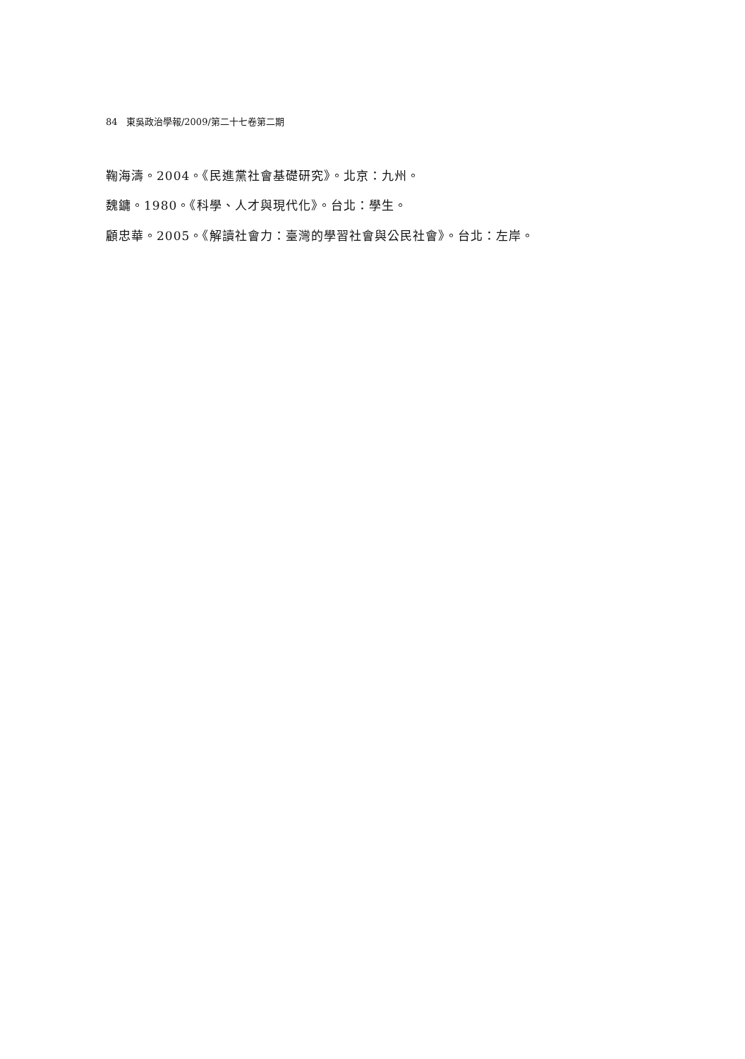84 東吳政治學報/2009/第二十七卷第二期
鞠海濤。2004。《民進黨社會基礎研究》。北京：九州。
魏鏞。1980。《科學、人才與現代化》。台北：學生。
顧忠華。2005。《解讀社會力：臺灣的學習社會與公民社會》。台北：左岸。